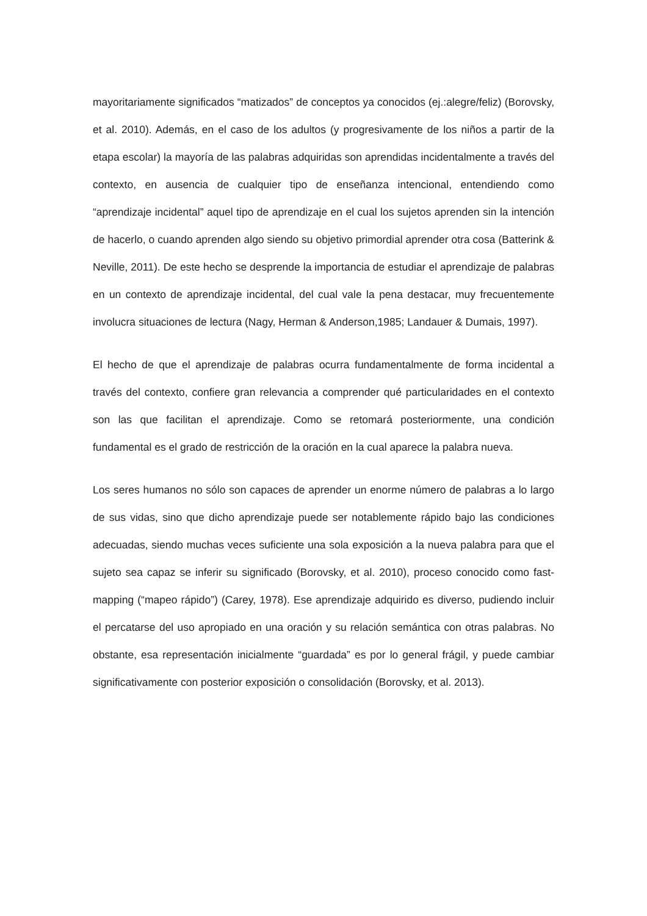mayoritariamente significados “matizados” de conceptos ya conocidos (ej.:alegre/feliz) (Borovsky, et al. 2010). Además, en el caso de los adultos (y progresivamente de los niños a partir de la etapa escolar) la mayoría de las palabras adquiridas son aprendidas incidentalmente a través del contexto, en ausencia de cualquier tipo de enseñanza intencional, entendiendo como “aprendizaje incidental” aquel tipo de aprendizaje en el cual los sujetos aprenden sin la intención de hacerlo, o cuando aprenden algo siendo su objetivo primordial aprender otra cosa (Batterink & Neville, 2011). De este hecho se desprende la importancia de estudiar el aprendizaje de palabras en un contexto de aprendizaje incidental, del cual vale la pena destacar, muy frecuentemente involucra situaciones de lectura (Nagy, Herman & Anderson,1985; Landauer & Dumais, 1997).
El hecho de que el aprendizaje de palabras ocurra fundamentalmente de forma incidental a través del contexto, confiere gran relevancia a comprender qué particularidades en el contexto son las que facilitan el aprendizaje. Como se retomará posteriormente, una condición fundamental es el grado de restricción de la oración en la cual aparece la palabra nueva.
Los seres humanos no sólo son capaces de aprender un enorme número de palabras a lo largo de sus vidas, sino que dicho aprendizaje puede ser notablemente rápido bajo las condiciones adecuadas, siendo muchas veces suficiente una sola exposición a la nueva palabra para que el sujeto sea capaz se inferir su significado (Borovsky, et al. 2010), proceso conocido como fast-mapping (“mapeo rápido”) (Carey, 1978). Ese aprendizaje adquirido es diverso, pudiendo incluir el percatarse del uso apropiado en una oración y su relación semántica con otras palabras. No obstante, esa representación inicialmente “guardada” es por lo general frágil, y puede cambiar significativamente con posterior exposición o consolidación (Borovsky, et al. 2013).